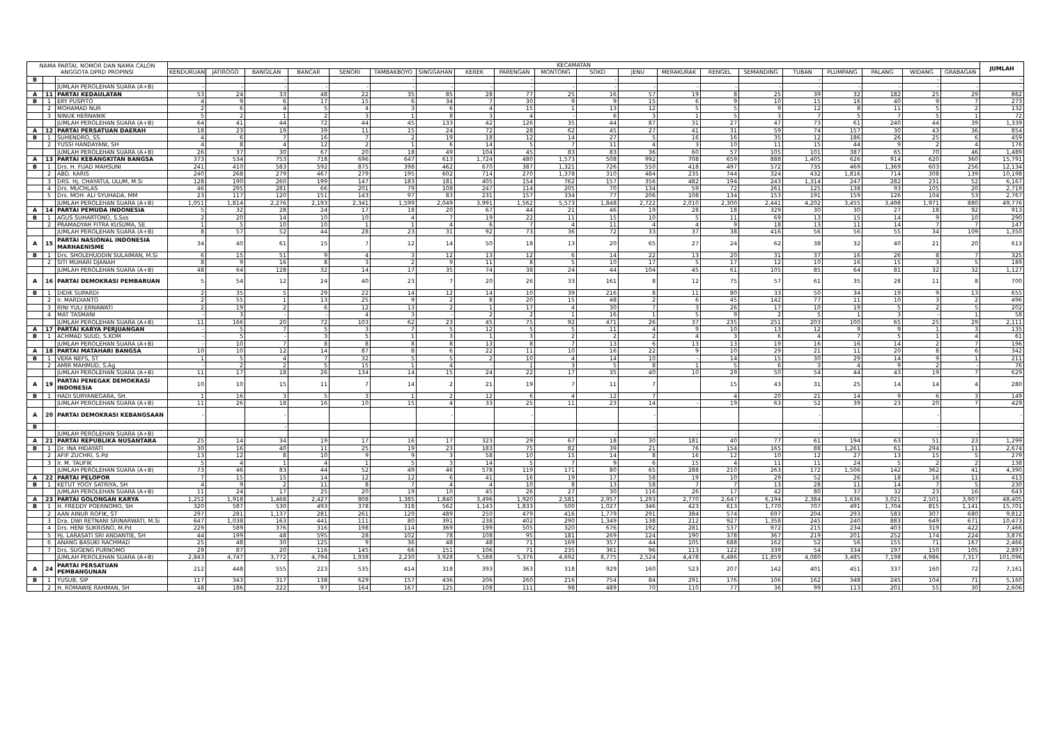| NAMA PARTAI, NOMOR DAN NAMA CALON ANGGOTA DPRD PROPINSI | | | KECAMATAN | | | | | | | | | | | | | | | | | | | | JUMLAH |
| --- | --- | --- | --- | --- | --- | --- | --- | --- | --- | --- | --- | --- | --- | --- | --- | --- | --- | --- | --- | --- | --- | --- | --- |
| | | | KENDURUAN | JATIROGO | BANGILAN | BANCAR | SENORI | TAMBAKBOYO | SINGGAHAN | KEREK | PARENGAN | MONTONG | SOKO | JENU | MERAKURAK | RENGEL | SEMANDING | TUBAN | PLUMPANG | PALANG | WIDANG | GRABAGAN | |
| B | | - | | | - | | | - | | | - | | - | | | | | - | | | - | | - |
| | | JUMLAH PEROLEHAN SUARA (A+B) | - | - | - | - | - | - | - | - | - | - | - | - | - | - | - | - | - | - | - | - | - |
| A | 11 | PARTAI KEDAULATAN | 53 | 24 | 33 | 48 | 22 | 35 | 85 | 28 | 77 | 25 | 16 | 57 | 19 | 8 | 25 | 39 | 32 | 182 | 25 | 29 | 862 |
| B | 1 | ERY PUSPITO | 4 | 9 | 6 | 17 | 15 | 6 | 34 | 7 | 30 | 9 | 9 | 15 | 6 | 9 | 10 | 15 | 16 | 40 | 9 | 7 | 273 |
| | 2 | MOHAMAD NUR | 2 | 6 | 4 | 5 | 4 | 3 | 6 | 4 | 15 | 1 | 13 | 12 | 5 | 5 | 9 | 12 | 8 | 11 | 5 | 2 | 132 |
| | 3 | NINUK HERNANIK | 5 | 2 | 1 | 2 | 3 | 1 | 8 | 3 | 4 | - | 6 | 3 | 1 | 5 | 3 | 7 | 5 | 7 | 5 | 1 | 72 |
| | | JUMLAH PEROLEHAN SUARA (A+B) | 64 | 41 | 44 | 72 | 44 | 45 | 133 | 42 | 126 | 35 | 44 | 87 | 31 | 27 | 47 | 73 | 61 | 240 | 44 | 39 | 1,339 |
| A | 12 | PARTAI PERSATUAN DAERAH | 18 | 23 | 19 | 39 | 11 | 15 | 24 | 72 | 28 | 62 | 45 | 27 | 41 | 31 | 59 | 74 | 157 | 30 | 43 | 36 | 854 |
| B | 1 | SUHENDRO, SS | 4 | 6 | 7 | 16 | 7 | 2 | 19 | 18 | 12 | 14 | 27 | 5 | 16 | 16 | 35 | 12 | 186 | 26 | 25 | 6 | 459 |
| | 2 | YUSSI HANDAYANI, SH | 4 | 8 | 4 | 12 | 2 | 1 | 6 | 14 | 5 | 7 | 11 | 4 | 3 | 10 | 11 | 15 | 44 | 9 | 2 | 4 | 176 |
| | | JUMLAH PEROLEHAN SUARA (A+B) | 26 | 37 | 30 | 67 | 20 | 18 | 49 | 104 | 45 | 83 | 83 | 36 | 60 | 57 | 105 | 101 | 387 | 65 | 70 | 46 | 1,489 |
| A | 13 | PARTAI KEBANGKITAN BANGSA | 373 | 534 | 753 | 718 | 696 | 647 | 613 | 1,724 | 480 | 1,573 | 508 | 992 | 708 | 659 | 888 | 1,405 | 626 | 914 | 620 | 360 | 15,791 |
| B | 1 | Drs. H. FUAD MAHSUNI | 241 | 410 | 583 | 592 | 875 | 398 | 462 | 670 | 387 | 1,321 | 726 | 550 | 418 | 497 | 572 | 735 | 469 | 1,369 | 603 | 256 | 12,134 |
| | 2 | ABD. KARIS | 240 | 268 | 279 | 467 | 279 | 195 | 602 | 714 | 270 | 1,378 | 310 | 484 | 235 | 744 | 324 | 432 | 1,816 | 714 | 308 | 139 | 10,198 |
| | 3 | DRS. Hj. CHAYATUL ULUM, M.Si | 128 | 190 | 260 | 199 | 147 | 183 | 181 | 405 | 154 | 762 | 157 | 356 | 482 | 194 | 243 | 1,314 | 247 | 282 | 231 | 52 | 6,167 |
| | 4 | Drs. MUCHLAS | 46 | 295 | 281 | 66 | 201 | 79 | 108 | 247 | 114 | 205 | 70 | 134 | 59 | 72 | 261 | 125 | 138 | 93 | 105 | 20 | 2,719 |
| | 5 | Drs. MOH. ALI SYUHADA, MM | 23 | 117 | 120 | 151 | 143 | 97 | 83 | 231 | 157 | 334 | 77 | 206 | 108 | 134 | 153 | 191 | 159 | 126 | 104 | 53 | 2,767 |
| | | JUMLAH PEROLEHAN SUARA (A+B) | 1,051 | 1,814 | 2,276 | 2,193 | 2,341 | 1,599 | 2,049 | 3,991 | 1,562 | 5,573 | 1,848 | 2,722 | 2,010 | 2,300 | 2,441 | 4,202 | 3,455 | 3,498 | 1,971 | 880 | 49,776 |
| A | 14 | PARTAI PEMUDA INDONESIA | 5 | 32 | 28 | 24 | 17 | 18 | 20 | 67 | 44 | 21 | 46 | 19 | 28 | 18 | 329 | 30 | 30 | 27 | 18 | 92 | 913 |
| B | 1 | AGUS SUHARTONO, S.Sos | 2 | 20 | 14 | 10 | 10 | 4 | 7 | 19 | 22 | 11 | 15 | 10 | 5 | 11 | 69 | 13 | 15 | 14 | 9 | 10 | 290 |
| | 2 | PRAMADYAH FITRA KUSUMA, SE | 1 | 5 | 10 | 10 | 1 | 1 | 4 | 6 | 7 | 4 | 11 | 4 | 4 | 9 | 18 | 13 | 11 | 14 | 7 | 7 | 147 |
| | | JUMLAH PEROLEHAN SUARA (A+B) | 8 | 57 | 52 | 44 | 28 | 23 | 31 | 92 | 73 | 36 | 72 | 33 | 37 | 38 | 416 | 56 | 56 | 55 | 34 | 109 | 1,350 |
| A | 15 | PARTAI NASIONAL INDONESIA MARHAENISME | 34 | 40 | 61 | 15 | 7 | 12 | 14 | 50 | 18 | 13 | 20 | 65 | 27 | 24 | 62 | 38 | 32 | 40 | 21 | 20 | 613 |
| B | 1 | Drs. SHOLEHUDDIN SULAIMAN, M.Si | 6 | 15 | 51 | 9 | 4 | 3 | 12 | 13 | 12 | 6 | 14 | 22 | 13 | 20 | 31 | 37 | 16 | 26 | 8 | 7 | 325 |
| | 2 | SITI MUHARI DJANAH | 8 | 9 | 16 | 8 | 3 | 2 | 9 | 11 | 8 | 5 | 10 | 17 | 5 | 17 | 12 | 10 | 16 | 15 | 3 | 5 | 189 |
| | | JUMLAH PEROLEHAN SUARA (A+B) | 48 | 64 | 128 | 32 | 14 | 17 | 35 | 74 | 38 | 24 | 44 | 104 | 45 | 61 | 105 | 85 | 64 | 81 | 32 | 32 | 1,127 |
| A | 16 | PARTAI DEMOKRASI PEMBARUAN | 5 | 54 | 12 | 24 | 40 | 23 | 7 | 20 | 26 | 33 | 161 | 8 | 12 | 75 | 57 | 61 | 35 | 28 | 11 | 8 | 700 |
| B | 1 | DIDIK SUPARDI | 2 | 35 | 5 | 29 | 22 | 14 | 12 | 14 | 10 | 39 | 216 | 8 | 11 | 80 | 33 | 50 | 34 | 19 | 9 | 13 | 655 |
| | 2 | Ir. MARDIANTO | 2 | 55 | 1 | 13 | 25 | 9 | 2 | 8 | 20 | 15 | 48 | 2 | 6 | 45 | 142 | 77 | 11 | 10 | 3 | 2 | 496 |
| | 3 | RINI YULI ERNAWATI | 2 | 19 | 2 | 6 | 12 | 13 | 2 | 1 | 17 | 4 | 30 | 7 | 3 | 26 | 17 | 10 | 19 | 5 | 2 | 5 | 202 |
| | 4 | MAT TASMANI | - | 3 | - | - | 4 | 3 | - | 2 | 2 | 1 | 16 | 1 | 5 | 9 | 2 | 5 | 1 | 3 | - | 1 | 58 |
| | | JUMLAH PEROLEHAN SUARA (A+B) | 11 | 166 | 20 | 72 | 103 | 62 | 23 | 45 | 75 | 92 | 471 | 26 | 37 | 235 | 251 | 203 | 100 | 65 | 25 | 29 | 2,111 |
| A | 17 | PARTAI KARYA PERJUANGAN | - | 5 | 7 | 5 | 3 | 7 | 5 | 12 | 5 | 5 | 11 | 4 | 9 | 10 | 13 | 12 | 9 | 9 | 1 | 3 | 135 |
| B | 1 | ACHMAD SUUD, S.KOM | - | 5 | - | 3 | 5 | 1 | 3 | 1 | 3 | 2 | 2 | 2 | 4 | 3 | 6 | 4 | 7 | 5 | 1 | 4 | 61 |
| | | JUMLAH PEROLEHAN SUARA (A+B) | - | 10 | 7 | 8 | 8 | 8 | 8 | 13 | 8 | 7 | 13 | 6 | 13 | 13 | 19 | 16 | 16 | 14 | 2 | 7 | 196 |
| A | 18 | PARTAI MATAHARI BANGSA | 10 | 10 | 12 | 14 | 87 | 8 | 6 | 22 | 11 | 10 | 16 | 22 | 9 | 10 | 29 | 21 | 11 | 20 | 8 | 6 | 342 |
| B | 1 | VERA NEFS, ST | 1 | 5 | 4 | 7 | 32 | 5 | 5 | 2 | 10 | 4 | 14 | 10 | - | 14 | 15 | 30 | 29 | 14 | 9 | 1 | 211 |
| | 2 | AMIR MAHMUD, S.Ag | - | 2 | 2 | 5 | 15 | 1 | 4 | - | 1 | 3 | 5 | 8 | 1 | 5 | 6 | 3 | 4 | 9 | 2 | - | 76 |
| | | JUMLAH PEROLEHAN SUARA (A+B) | 11 | 17 | 18 | 26 | 134 | 14 | 15 | 24 | 22 | 17 | 35 | 40 | 10 | 29 | 50 | 54 | 44 | 43 | 19 | 7 | 629 |
| A | 19 | PARTAI PENEGAK DEMOKRASI INDONESIA | 10 | 10 | 15 | 11 | 7 | 14 | 2 | 21 | 19 | 7 | 11 | 7 | | 15 | 43 | 31 | 25 | 14 | 14 | 4 | 280 |
| B | 1 | HADI SURYANEGARA, SH. | 1 | 16 | 3 | 5 | 3 | 1 | 2 | 12 | 6 | 4 | 12 | 7 | | 4 | 20 | 21 | 14 | 9 | 6 | 3 | 149 |
| | | JUMLAH PEROLEHAN SUARA (A+B) | 11 | 26 | 18 | 16 | 10 | 15 | 4 | 33 | 25 | 11 | 23 | 14 | - | 19 | 63 | 52 | 39 | 23 | 20 | 7 | 429 |
| A | 20 | PARTAI DEMOKRASI KEBANGSAAN | - | | - | | | | - | | - | | | - | | | | - | | | - | | - |
| B | | - | | | - | | | | | | - | | | - | | | | - | | | - | | - |
| | | JUMLAH PEROLEHAN SUARA (A+B) | | | | | | | | | - | | - | - | - | - | - | - | - | - | - | - | - |
| A | 21 | PARTAI REPUBLIKA NUSANTARA | 25 | 14 | 34 | 19 | 17 | 16 | 17 | 323 | 29 | 67 | 18 | 30 | 181 | 40 | 77 | 61 | 194 | 63 | 51 | 23 | 1,299 |
| B | 1 | Dr. INA HIDAYATI | 30 | 16 | 40 | 11 | 25 | 19 | 23 | 183 | 75 | 82 | 39 | 21 | 76 | 154 | 165 | 88 | 1,261 | 61 | 294 | 11 | 2,674 |
| | 2 | AFIF ZUCHRI, S.Pd | 13 | 12 | 8 | 10 | 9 | 9 | 3 | 58 | 10 | 15 | 14 | 8 | 16 | 12 | 10 | 12 | 27 | 13 | 15 | 5 | 279 |
| | 3 | Ir. M. TAUFIK | 5 | 4 | 1 | 4 | 1 | 5 | 3 | 14 | 5 | 7 | 9 | 6 | 15 | 4 | 11 | 11 | 24 | 5 | 2 | 2 | 138 |
| | | JUMLAH PEROLEHAN SUARA (A+B) | 73 | 46 | 83 | 44 | 52 | 49 | 46 | 578 | 119 | 171 | 80 | 65 | 288 | 210 | 263 | 172 | 1,506 | 142 | 362 | 41 | 4,390 |
| A | 22 | PARTAI PELOPOR | 7 | 15 | 15 | 14 | 12 | 12 | 6 | 41 | 16 | 19 | 17 | 58 | 19 | 10 | 29 | 52 | 26 | 18 | 16 | 11 | 413 |
| B | 1 | KETUT YOGY SATRIYA, SH | 4 | 9 | 2 | 11 | 8 | 7 | 4 | 4 | 10 | 8 | 13 | 58 | 7 | 7 | 13 | 28 | 11 | 14 | 7 | 5 | 230 |
| | | JUMLAH PEROLEHAN SUARA (A+B) | 11 | 24 | 17 | 25 | 20 | 19 | 10 | 45 | 26 | 27 | 30 | 116 | 26 | 17 | 42 | 80 | 37 | 32 | 23 | 16 | 643 |
| A | 23 | PARTAI GOLONGAN KARYA | 1,252 | 1,918 | 1,468 | 2,427 | 808 | 1,385 | 1,840 | 3,496 | 1,920 | 2,581 | 2,957 | 1,293 | 2,770 | 2,647 | 6,194 | 2,384 | 1,636 | 3,021 | 2,501 | 3,907 | 48,405 |
| B | 1 | H. FREDDY POERNOMO, SH | 320 | 587 | 530 | 493 | 378 | 318 | 562 | 1,143 | 1,833 | 500 | 1,027 | 346 | 423 | 613 | 1,770 | 707 | 491 | 1,704 | 815 | 1,141 | 15,701 |
| | 2 | AAN AINUR ROFIK, ST | 297 | 281 | 1,137 | 281 | 261 | 129 | 489 | 250 | 479 | 416 | 1,779 | 291 | 384 | 574 | 697 | 204 | 293 | 583 | 307 | 680 | 9,812 |
| | 3 | Dra. DWI RETNANI SRINARWATI, M.Si | 647 | 1,038 | 163 | 441 | 111 | 80 | 391 | 238 | 402 | 290 | 1,349 | 138 | 212 | 927 | 1,358 | 245 | 240 | 883 | 649 | 671 | 10,473 |
| | 4 | Drs. HENI SUKRISNO, M.Pd | 229 | 589 | 376 | 316 | 198 | 114 | 369 | 199 | 505 | 320 | 676 | 192 | 281 | 537 | 972 | 215 | 234 | 403 | 319 | 422 | 7,466 |
| | 5 | Hj. LARASATI SRI ANDANTIE, SH | 44 | 199 | 48 | 595 | 28 | 102 | 78 | 108 | 95 | 181 | 269 | 124 | 190 | 378 | 367 | 219 | 201 | 252 | 174 | 224 | 3,876 |
| | 6 | ANANG BASUKI RACHMAD | 25 | 48 | 30 | 125 | 9 | 36 | 48 | 48 | 71 | 169 | 357 | 44 | 105 | 688 | 162 | 52 | 56 | 155 | 71 | 167 | 2,466 |
| | 7 | Drs. SUGENG PURNOMO | 29 | 87 | 20 | 116 | 145 | 66 | 151 | 106 | 71 | 235 | 361 | 96 | 113 | 122 | 339 | 54 | 334 | 197 | 150 | 105 | 2,897 |
| | | JUMLAH PEROLEHAN SUARA (A+B) | 2,843 | 4,747 | 3,772 | 4,794 | 1,938 | 2,230 | 3,928 | 5,588 | 5,376 | 4,692 | 8,775 | 2,524 | 4,478 | 6,486 | 11,859 | 4,080 | 3,485 | 7,198 | 4,986 | 7,317 | 101,096 |
| A | 24 | PARTAI PERSATUAN PEMBANGUNAN | 212 | 448 | 555 | 223 | 535 | 414 | 318 | 393 | 363 | 318 | 929 | 160 | 523 | 207 | 142 | 401 | 451 | 337 | 160 | 72 | 7,161 |
| B | 1 | YUSUB, SIP | 117 | 343 | 317 | 138 | 629 | 157 | 436 | 206 | 260 | 216 | 754 | 84 | 291 | 176 | 106 | 162 | 348 | 245 | 104 | 71 | 5,160 |
| | 2 | H. ROMAWIE RAHMAN, SH | 48 | 186 | 222 | 97 | 164 | 167 | 125 | 108 | 111 | 98 | 489 | 70 | 110 | 77 | 36 | 99 | 113 | 201 | 55 | 30 | 2,606 |